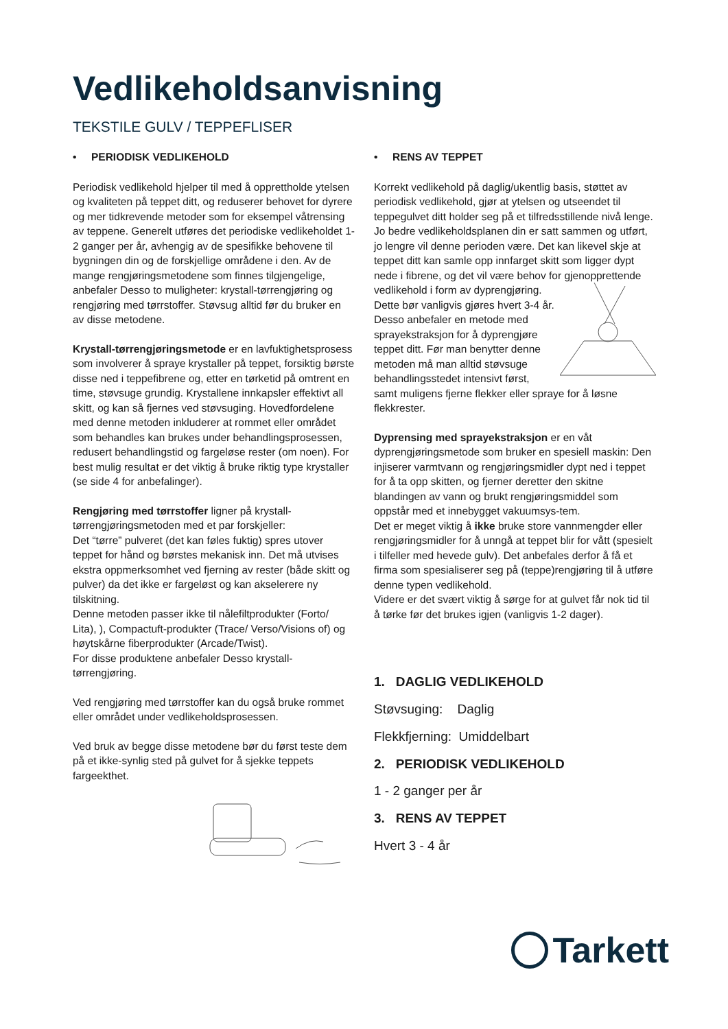Vedlikeholdsanvisning
TEKSTILE GULV / TEPPEFLISER
• PERIODISK VEDLIKEHOLD
Periodisk vedlikehold hjelper til med å opprettholde ytelsen og kvaliteten på teppet ditt, og reduserer behovet for dyrere og mer tidkrevende metoder som for eksempel våtrensing av teppene. Generelt utføres det periodiske vedlikeholdet 1-2 ganger per år, avhengig av de spesifikke behovene til bygningen din og de forskjellige områdene i den. Av de mange rengjøringsmetodene som finnes tilgjengelige, anbefaler Desso to muligheter: krystall-tørrengjøring og rengjøring med tørrstoffer. Støvsug alltid før du bruker en av disse metodene.
Krystall-tørrengjøringsmetode er en lavfuktighetsprosess som involverer å spraye krystaller på teppet, forsiktig børste disse ned i teppefibrene og, etter en tørketid på omtrent en time, støvsuge grundig. Krystallene innkapsler effektivt all skitt, og kan så fjernes ved støvsuging. Hovedfordelene med denne metoden inkluderer at rommet eller området som behandles kan brukes under behandlingsprosessen, redusert behandlingstid og fargeløse rester (om noen). For best mulig resultat er det viktig å bruke riktig type krystaller (se side 4 for anbefalinger).
Rengjøring med tørrstoffer ligner på krystall-tørrengjøringsmetoden med et par forskjeller:
Det “tørre” pulveret (det kan føles fuktig) spres utover teppet for hånd og børstes mekanisk inn. Det må utvises ekstra oppmerksomhet ved fjerning av rester (både skitt og pulver) da det ikke er fargeløst og kan akselerere ny tilskitning.
Denne metoden passer ikke til nålefiltprodukter (Forto/ Lita), ), Compactuft-produkter (Trace/ Verso/Visions of) og høytskårne fiberprodukter (Arcade/Twist).
For disse produktene anbefaler Desso krystall-tørrengjøring.
Ved rengjøring med tørrstoffer kan du også bruke rommet eller området under vedlikeholdsprosessen.
Ved bruk av begge disse metodene bør du først teste dem på et ikke-synlig sted på gulvet for å sjekke teppets fargeekthet.
• RENS AV TEPPET
Korrekt vedlikehold på daglig/ukentlig basis, støttet av periodisk vedlikehold, gjør at ytelsen og utseendet til teppegulvet ditt holder seg på et tilfredsstillende nivå lenge. Jo bedre vedlikeholdsplanen din er satt sammen og utført, jo lengre vil denne perioden være. Det kan likevel skje at teppet ditt kan samle opp innfarget skitt som ligger dypt nede i fibrene, og det vil være behov for gjenopprettende vedlikehold i form av dyprengjøring. Dette bør vanligvis gjøres hvert 3-4 år. Desso anbefaler en metode med sprayekstraksjon for å dyprengjøre teppet ditt. Før man benytter denne metoden må man alltid støvsuge behandlingsstedet intensivt først, samt muligens fjerne flekker eller spraye for å løsne flekkrester.
Dyprensing med sprayekstraksjon er en våt dyprengjøringsmetode som bruker en spesiell maskin: Den injiserer varmtvann og rengjøringsmidler dypt ned i teppet for å ta opp skitten, og fjerner deretter den skitne blandingen av vann og brukt rengjøringsmiddel som oppstår med et innebygget vakuumsys-tem.
Det er meget viktig å ikke bruke store vannmengder eller rengjøringsmidler for å unngå at teppet blir for vått (spesielt i tilfeller med hevede gulv). Det anbefales derfor å få et firma som spesialiserer seg på (teppe)rengjøring til å utføre denne typen vedlikehold.
Videre er det svært viktig å sørge for at gulvet får nok tid til å tørke før det brukes igjen (vanligvis 1-2 dager).
1. DAGLIG VEDLIKEHOLD
Støvsuging: Daglig
Flekkfjerning: Umiddelbart
2. PERIODISK VEDLIKEHOLD
1 - 2 ganger per år
3. RENS AV TEPPET
Hvert 3 - 4 år
Tarkett